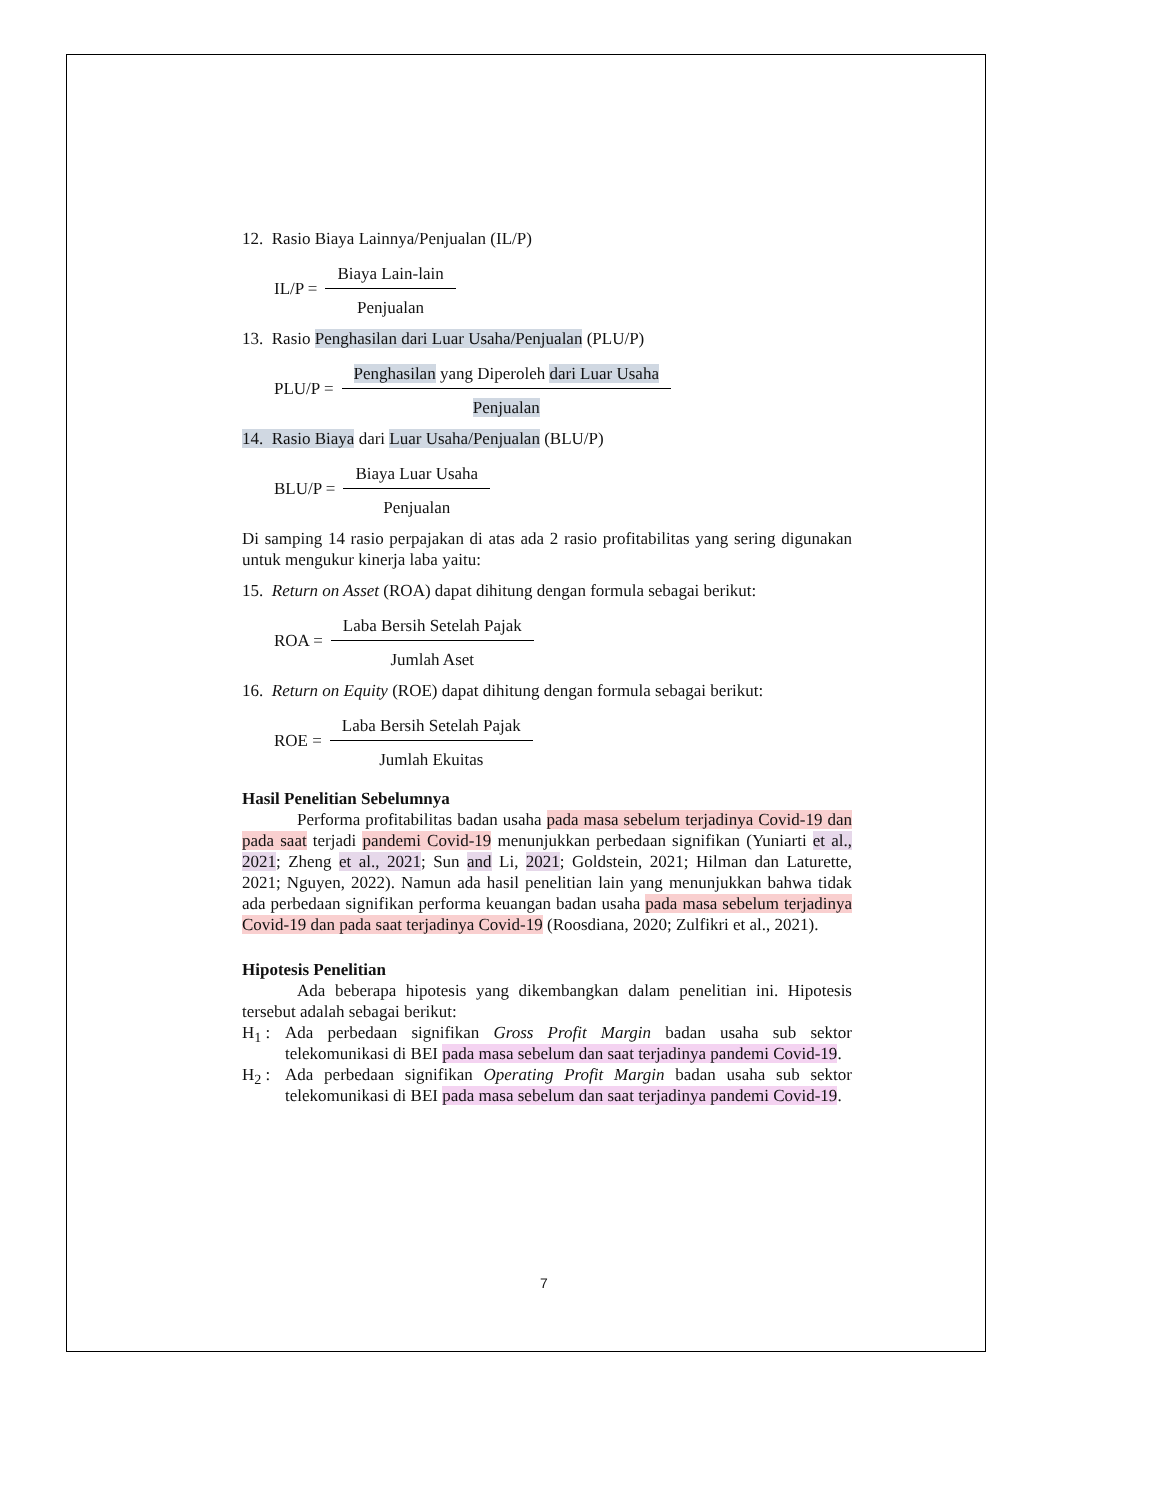12. Rasio Biaya Lainnya/Penjualan (IL/P)
IL/P = Biaya Lain-lain Penjualan
13. Rasio Penghasilan dari Luar Usaha/Penjualan (PLU/P)
PLU/P = Penghasilan yang Diperoleh dari Luar Usaha Penjualan
14. Rasio Biaya dari Luar Usaha/Penjualan (BLU/P)
BLU/P = Biaya Luar Usaha Penjualan
Di samping 14 rasio perpajakan di atas ada 2 rasio profitabilitas yang sering digunakan untuk mengukur kinerja laba yaitu:
15. Return on Asset (ROA) dapat dihitung dengan formula sebagai berikut:
ROA = Laba Bersih Setelah Pajak Jumlah Aset
16. Return on Equity (ROE) dapat dihitung dengan formula sebagai berikut:
ROE = Laba Bersih Setelah Pajak Jumlah Ekuitas
Hasil Penelitian Sebelumnya
Performa profitabilitas badan usaha pada masa sebelum terjadinya Covid-19 dan pada saat terjadi pandemi Covid-19 menunjukkan perbedaan signifikan (Yuniarti et al., 2021; Zheng et al., 2021; Sun and Li, 2021; Goldstein, 2021; Hilman dan Laturette, 2021; Nguyen, 2022). Namun ada hasil penelitian lain yang menunjukkan bahwa tidak ada perbedaan signifikan performa keuangan badan usaha pada masa sebelum terjadinya Covid-19 dan pada saat terjadinya Covid-19 (Roosdiana, 2020; Zulfikri et al., 2021).
Hipotesis Penelitian
Ada beberapa hipotesis yang dikembangkan dalam penelitian ini. Hipotesis tersebut adalah sebagai berikut:
H<sub>1</sub> : Ada perbedaan signifikan Gross Profit Margin badan usaha sub sektor telekomunikasi di BEI pada masa sebelum dan saat terjadinya pandemi Covid-19.
H<sub>2</sub> : Ada perbedaan signifikan Operating Profit Margin badan usaha sub sektor telekomunikasi di BEI pada masa sebelum dan saat terjadinya pandemi Covid-19.
7